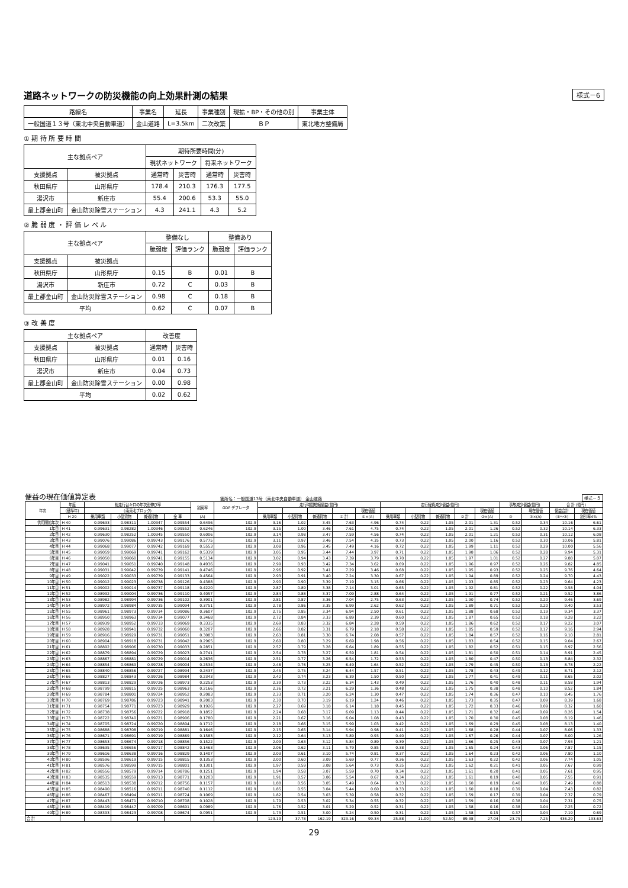様式－6
道路ネットワークの防災機能の向上効果計測の結果
| 路線名 | 事業名 | 延長 | 事業種別 | 現拡・BP・その他の別 | 事業主体 |
| --- | --- | --- | --- | --- | --- |
| 一般国道１３号（東北中央自動車道） | 金山道路 | L=3.5km | 二次改築 | ＢＰ | 東北地方整備局 |
① 期 待 所 要 時 間
| 主な拠点ペア | | 期待所要時間(分) | | | |
| --- | --- | --- | --- | --- | --- |
| | | 現状ネットワーク | | 将来ネットワーク | |
| 支援拠点 | 被災拠点 | 通常時 | 災害時 | 通常時 | 災害時 |
| 秋田県庁 | 山形県庁 | 178.4 | 210.3 | 176.3 | 177.5 |
| 湯沢市 | 新庄市 | 55.4 | 200.6 | 53.3 | 55.0 |
| 最上郡金山町 | 金山防災除雪ステーション | 4.3 | 241.1 | 4.3 | 5.2 |
② 脆 弱 度 ・ 評 価 レ ベ ル
| 主な拠点ペア | | 整備なし | | 整備あり | |
| --- | --- | --- | --- | --- | --- |
| | | 脆弱度 | 評価ランク | 脆弱度 | 評価ランク |
| 支援拠点 | 被災拠点 | | | | |
| 秋田県庁 | 山形県庁 | 0.15 | B | 0.01 | B |
| 湯沢市 | 新庄市 | 0.72 | C | 0.03 | B |
| 最上郡金山町 | 金山防災除雪ステーション | 0.98 | C | 0.18 | B |
| 平均 | | 0.62 | C | 0.07 | B |
③ 改 善 度
| 主な拠点ペア | | 改善度 | |
| --- | --- | --- | --- |
| 支援拠点 | 被災拠点 | 通常時 | 災害時 |
| 秋田県庁 | 山形県庁 | 0.01 | 0.16 |
| 湯沢市 | 新庄市 | 0.04 | 0.73 |
| 最上郡金山町 | 金山防災除雪ステーション | 0.00 | 0.98 |
| 平均 | | 0.02 | 0.62 |
便益の現在価値算定表
箇所名：一般国道13号（東北中央自動車道） 金山道路
様式－５
| 年次 | 年度 | 総走行台キロの年次別伸び率 | | | | 割戻率 | GDP デフレータ | 走行時間短縮便益(億円) | | | | | 走行経費減少便益(億円) | | | | | 事故減少便益(億円) | | 合 計 (億円) | |
| --- | --- | --- | --- | --- | --- | --- | --- | --- | --- | --- | --- | --- | --- | --- | --- | --- | --- | --- | --- | --- | --- |
| | (基準年) | (南東北ブロック) | | | | | | | | | | 現在価値 | | | | | 現在価値 | | 現在価値 | 便益合計 | 現在価値 |
| | H 29 | 乗用車類 | 小型貨物 | 普通貨物 | 全 車 | (A) | | 乗用車類 | 小型貨物 | 普通貨物 | ① 計 | ①×(A) | 乗用車類 | 小型貨物 | 普通貨物 | ② 計 | ②×(A) | ③ | ③×(A) | (①～③) | 割引率4% |
| 供用開始年次 | H 40 | 0.99633 | 0.98311 | 1.00347 | 0.99554 | 0.6496 | 102.9 | 3.16 | 1.02 | 3.45 | 7.63 | 4.96 | 0.74 | 0.22 | 1.05 | 2.01 | 1.31 | 0.52 | 0.34 | 10.16 | 6.61 |
| 1年目 | H 41 | 0.99631 | 0.98282 | 1.00346 | 0.99552 | 0.6246 | 102.9 | 3.15 | 1.00 | 3.46 | 7.61 | 4.75 | 0.74 | 0.22 | 1.05 | 2.01 | 1.26 | 0.52 | 0.32 | 10.14 | 6.33 |
| 2年目 | H 42 | 0.99630 | 0.98252 | 1.00345 | 0.99550 | 0.6006 | 102.9 | 3.14 | 0.98 | 3.47 | 7.59 | 4.56 | 0.74 | 0.22 | 1.05 | 2.01 | 1.21 | 0.52 | 0.31 | 10.12 | 6.08 |
| 3年目 | H 43 | 0.99076 | 0.99086 | 0.99743 | 0.99176 | 0.5775 | 102.9 | 3.11 | 0.97 | 3.46 | 7.54 | 4.35 | 0.73 | 0.22 | 1.05 | 2.00 | 1.16 | 0.52 | 0.30 | 10.06 | 5.81 |
| 4年目 | H 44 | 0.99068 | 0.99077 | 0.99742 | 0.99169 | 0.5553 | 102.9 | 3.08 | 0.96 | 3.45 | 7.49 | 4.16 | 0.72 | 0.22 | 1.05 | 1.99 | 1.11 | 0.52 | 0.29 | 10.00 | 5.56 |
| 5年目 | H 45 | 0.99059 | 0.99069 | 0.99741 | 0.99162 | 0.5339 | 102.9 | 3.05 | 0.95 | 3.44 | 7.44 | 3.97 | 0.71 | 0.22 | 1.05 | 1.98 | 1.06 | 0.52 | 0.28 | 9.94 | 5.31 |
| 6年目 | H 46 | 0.99050 | 0.99060 | 0.99741 | 0.99155 | 0.5134 | 102.9 | 3.02 | 0.94 | 3.43 | 7.39 | 3.79 | 0.70 | 0.22 | 1.05 | 1.97 | 1.01 | 0.52 | 0.27 | 9.88 | 5.07 |
| 7年目 | H 47 | 0.99041 | 0.99051 | 0.99740 | 0.99148 | 0.4936 | 102.9 | 2.99 | 0.93 | 3.42 | 7.34 | 3.62 | 0.69 | 0.22 | 1.05 | 1.96 | 0.97 | 0.52 | 0.26 | 9.82 | 4.85 |
| 8年目 | H 48 | 0.99031 | 0.99042 | 0.99739 | 0.99141 | 0.4746 | 102.9 | 2.96 | 0.92 | 3.41 | 7.29 | 3.46 | 0.68 | 0.22 | 1.05 | 1.95 | 0.93 | 0.52 | 0.25 | 9.76 | 4.64 |
| 9年目 | H 49 | 0.99022 | 0.99033 | 0.99739 | 0.99133 | 0.4564 | 102.9 | 2.93 | 0.91 | 3.40 | 7.24 | 3.30 | 0.67 | 0.22 | 1.05 | 1.94 | 0.89 | 0.52 | 0.24 | 9.70 | 4.43 |
| 10年目 | H 50 | 0.99012 | 0.99023 | 0.99738 | 0.99126 | 0.4388 | 102.9 | 2.90 | 0.90 | 3.39 | 7.19 | 3.15 | 0.66 | 0.22 | 1.05 | 1.93 | 0.85 | 0.52 | 0.23 | 9.64 | 4.23 |
| 11年目 | H 51 | 0.99002 | 0.99014 | 0.99737 | 0.99118 | 0.4220 | 102.9 | 2.87 | 0.89 | 3.38 | 7.14 | 3.01 | 0.65 | 0.22 | 1.05 | 1.92 | 0.81 | 0.52 | 0.22 | 9.58 | 4.04 |
| 12年目 | H 52 | 0.98992 | 0.99004 | 0.99736 | 0.99110 | 0.4057 | 102.9 | 2.84 | 0.88 | 3.37 | 7.09 | 2.88 | 0.64 | 0.22 | 1.05 | 1.91 | 0.77 | 0.52 | 0.21 | 9.52 | 3.86 |
| 13年目 | H 53 | 0.98982 | 0.98994 | 0.99736 | 0.99102 | 0.3901 | 102.9 | 2.81 | 0.87 | 3.36 | 7.04 | 2.75 | 0.63 | 0.22 | 1.05 | 1.90 | 0.74 | 0.52 | 0.20 | 9.46 | 3.69 |
| 14年目 | H 54 | 0.98972 | 0.98984 | 0.99735 | 0.99094 | 0.3751 | 102.9 | 2.78 | 0.86 | 3.35 | 6.99 | 2.62 | 0.62 | 0.22 | 1.05 | 1.89 | 0.71 | 0.52 | 0.20 | 9.40 | 3.53 |
| 15年目 | H 55 | 0.98961 | 0.98973 | 0.99734 | 0.99086 | 0.3607 | 102.9 | 2.75 | 0.85 | 3.34 | 6.94 | 2.50 | 0.61 | 0.22 | 1.05 | 1.88 | 0.68 | 0.52 | 0.19 | 9.34 | 3.37 |
| 16年目 | H 56 | 0.98950 | 0.98963 | 0.99734 | 0.99077 | 0.3468 | 102.9 | 2.72 | 0.84 | 3.33 | 6.89 | 2.39 | 0.60 | 0.22 | 1.05 | 1.87 | 0.65 | 0.52 | 0.18 | 9.28 | 3.22 |
| 17年目 | H 57 | 0.98939 | 0.98952 | 0.99733 | 0.99069 | 0.3335 | 102.9 | 2.69 | 0.83 | 3.32 | 6.84 | 2.28 | 0.59 | 0.22 | 1.05 | 1.86 | 0.62 | 0.52 | 0.17 | 9.22 | 3.07 |
| 18年目 | H 58 | 0.98928 | 0.98941 | 0.99732 | 0.99060 | 0.3207 | 102.9 | 2.66 | 0.82 | 3.31 | 6.79 | 2.18 | 0.58 | 0.22 | 1.05 | 1.85 | 0.59 | 0.52 | 0.17 | 9.16 | 2.94 |
| 19年目 | H 59 | 0.98916 | 0.98929 | 0.99731 | 0.99051 | 0.3083 | 102.9 | 2.63 | 0.81 | 3.30 | 6.74 | 2.08 | 0.57 | 0.22 | 1.05 | 1.84 | 0.57 | 0.52 | 0.16 | 9.10 | 2.81 |
| 20年目 | H 60 | 0.98904 | 0.98918 | 0.99731 | 0.99042 | 0.2965 | 102.9 | 2.60 | 0.80 | 3.29 | 6.69 | 1.98 | 0.56 | 0.22 | 1.05 | 1.83 | 0.54 | 0.52 | 0.15 | 9.04 | 2.67 |
| 21年目 | H 61 | 0.98892 | 0.98906 | 0.99730 | 0.99033 | 0.2851 | 102.9 | 2.57 | 0.79 | 3.28 | 6.64 | 1.89 | 0.55 | 0.22 | 1.05 | 1.82 | 0.52 | 0.51 | 0.15 | 8.97 | 2.56 |
| 22年目 | H 62 | 0.98879 | 0.98894 | 0.99729 | 0.99023 | 0.2741 | 102.9 | 2.54 | 0.78 | 3.27 | 6.59 | 1.81 | 0.54 | 0.22 | 1.05 | 1.81 | 0.50 | 0.51 | 0.14 | 8.91 | 2.45 |
| 23年目 | H 63 | 0.98867 | 0.98881 | 0.99729 | 0.99014 | 0.2636 | 102.9 | 2.51 | 0.77 | 3.26 | 6.54 | 1.72 | 0.53 | 0.22 | 1.05 | 1.80 | 0.47 | 0.50 | 0.13 | 8.84 | 2.32 |
| 24年目 | H 64 | 0.98854 | 0.98869 | 0.99728 | 0.99004 | 0.2534 | 102.9 | 2.48 | 0.76 | 3.25 | 6.49 | 1.64 | 0.52 | 0.22 | 1.05 | 1.79 | 0.45 | 0.50 | 0.13 | 8.78 | 2.22 |
| 25年目 | H 65 | 0.98840 | 0.98856 | 0.99727 | 0.98994 | 0.2437 | 102.9 | 2.45 | 0.75 | 3.24 | 6.44 | 1.57 | 0.51 | 0.22 | 1.05 | 1.78 | 0.43 | 0.49 | 0.12 | 8.71 | 2.12 |
| 26年目 | H 66 | 0.98827 | 0.98843 | 0.99726 | 0.98984 | 0.2343 | 102.9 | 2.42 | 0.74 | 3.23 | 6.39 | 1.50 | 0.50 | 0.22 | 1.05 | 1.77 | 0.41 | 0.49 | 0.11 | 8.65 | 2.02 |
| 27年目 | H 67 | 0.98813 | 0.98829 | 0.99726 | 0.98973 | 0.2253 | 102.9 | 2.39 | 0.73 | 3.22 | 6.34 | 1.43 | 0.49 | 0.22 | 1.05 | 1.76 | 0.40 | 0.48 | 0.11 | 8.58 | 1.94 |
| 28年目 | H 68 | 0.98799 | 0.98815 | 0.99725 | 0.98963 | 0.2166 | 102.9 | 2.36 | 0.72 | 3.21 | 6.29 | 1.36 | 0.48 | 0.22 | 1.05 | 1.75 | 0.38 | 0.48 | 0.10 | 8.52 | 1.84 |
| 29年目 | H 69 | 0.98784 | 0.98801 | 0.99724 | 0.98952 | 0.2083 | 102.9 | 2.33 | 0.71 | 3.20 | 6.24 | 1.30 | 0.47 | 0.22 | 1.05 | 1.74 | 0.36 | 0.47 | 0.10 | 8.45 | 1.76 |
| 30年目 | H 70 | 0.98769 | 0.98786 | 0.99723 | 0.98941 | 0.2003 | 102.9 | 2.30 | 0.70 | 3.19 | 6.19 | 1.24 | 0.46 | 0.22 | 1.05 | 1.73 | 0.35 | 0.47 | 0.09 | 8.39 | 1.68 |
| 31年目 | H 71 | 0.98754 | 0.98771 | 0.99723 | 0.98929 | 0.1926 | 102.9 | 2.27 | 0.69 | 3.18 | 6.14 | 1.18 | 0.45 | 0.22 | 1.05 | 1.72 | 0.33 | 0.46 | 0.09 | 8.32 | 1.60 |
| 32年目 | H 72 | 0.98738 | 0.98756 | 0.99722 | 0.98918 | 0.1852 | 102.9 | 2.24 | 0.68 | 3.17 | 6.09 | 1.13 | 0.44 | 0.22 | 1.05 | 1.71 | 0.32 | 0.46 | 0.09 | 8.26 | 1.54 |
| 33年目 | H 73 | 0.98722 | 0.98740 | 0.99721 | 0.98906 | 0.1780 | 102.9 | 2.21 | 0.67 | 3.16 | 6.04 | 1.08 | 0.43 | 0.22 | 1.05 | 1.70 | 0.30 | 0.45 | 0.08 | 8.19 | 1.46 |
| 34年目 | H 74 | 0.98705 | 0.98724 | 0.99720 | 0.98894 | 0.1712 | 102.9 | 2.18 | 0.66 | 3.15 | 5.99 | 1.03 | 0.42 | 0.22 | 1.05 | 1.69 | 0.29 | 0.45 | 0.08 | 8.13 | 1.40 |
| 35年目 | H 75 | 0.98688 | 0.98708 | 0.99719 | 0.98881 | 0.1646 | 102.9 | 2.15 | 0.65 | 3.14 | 5.94 | 0.98 | 0.41 | 0.22 | 1.05 | 1.68 | 0.28 | 0.44 | 0.07 | 8.06 | 1.33 |
| 36年目 | H 76 | 0.98671 | 0.98691 | 0.99719 | 0.98869 | 0.1583 | 102.9 | 2.12 | 0.64 | 3.13 | 5.89 | 0.93 | 0.40 | 0.22 | 1.05 | 1.67 | 0.26 | 0.44 | 0.07 | 8.00 | 1.26 |
| 37年目 | H 77 | 0.98653 | 0.98674 | 0.99718 | 0.98856 | 0.1522 | 102.9 | 2.09 | 0.63 | 3.12 | 5.84 | 0.89 | 0.39 | 0.22 | 1.05 | 1.66 | 0.25 | 0.43 | 0.07 | 7.93 | 1.21 |
| 38年目 | H 78 | 0.98635 | 0.98656 | 0.99717 | 0.98842 | 0.1463 | 102.9 | 2.06 | 0.62 | 3.11 | 5.79 | 0.85 | 0.38 | 0.22 | 1.05 | 1.65 | 0.24 | 0.43 | 0.06 | 7.87 | 1.15 |
| 39年目 | H 79 | 0.98616 | 0.98638 | 0.99716 | 0.98829 | 0.1407 | 102.9 | 2.03 | 0.61 | 3.10 | 5.74 | 0.81 | 0.37 | 0.22 | 1.05 | 1.64 | 0.23 | 0.42 | 0.06 | 7.80 | 1.10 |
| 40年目 | H 80 | 0.98596 | 0.98619 | 0.99715 | 0.98815 | 0.1353 | 102.9 | 2.00 | 0.60 | 3.09 | 5.69 | 0.77 | 0.36 | 0.22 | 1.05 | 1.63 | 0.22 | 0.42 | 0.06 | 7.74 | 1.05 |
| 41年目 | H 81 | 0.98576 | 0.98599 | 0.99715 | 0.98801 | 0.1301 | 102.9 | 1.97 | 0.59 | 3.08 | 5.64 | 0.73 | 0.35 | 0.22 | 1.05 | 1.62 | 0.21 | 0.41 | 0.05 | 7.67 | 0.99 |
| 42年目 | H 82 | 0.98556 | 0.98579 | 0.99714 | 0.98786 | 0.1251 | 102.9 | 1.94 | 0.58 | 3.07 | 5.59 | 0.70 | 0.34 | 0.22 | 1.05 | 1.61 | 0.20 | 0.41 | 0.05 | 7.61 | 0.95 |
| 43年目 | H 83 | 0.98535 | 0.98559 | 0.99713 | 0.98771 | 0.1203 | 102.9 | 1.91 | 0.57 | 3.06 | 5.54 | 0.67 | 0.34 | 0.22 | 1.05 | 1.61 | 0.19 | 0.40 | 0.05 | 7.55 | 0.91 |
| 44年目 | H 84 | 0.98513 | 0.98538 | 0.99712 | 0.98756 | 0.1157 | 102.9 | 1.88 | 0.56 | 3.05 | 5.49 | 0.64 | 0.33 | 0.22 | 1.05 | 1.60 | 0.19 | 0.40 | 0.05 | 7.49 | 0.88 |
| 45年目 | H 85 | 0.98490 | 0.98516 | 0.99711 | 0.98740 | 0.1112 | 102.9 | 1.85 | 0.55 | 3.04 | 5.44 | 0.60 | 0.33 | 0.22 | 1.05 | 1.60 | 0.18 | 0.39 | 0.04 | 7.43 | 0.82 |
| 46年目 | H 86 | 0.98467 | 0.98494 | 0.99711 | 0.98724 | 0.1069 | 102.9 | 1.82 | 0.54 | 3.03 | 5.39 | 0.58 | 0.32 | 0.22 | 1.05 | 1.59 | 0.17 | 0.39 | 0.04 | 7.37 | 0.79 |
| 47年目 | H 87 | 0.98443 | 0.98471 | 0.99710 | 0.98708 | 0.1028 | 102.9 | 1.79 | 0.53 | 3.02 | 5.34 | 0.55 | 0.32 | 0.22 | 1.05 | 1.59 | 0.16 | 0.38 | 0.04 | 7.31 | 0.75 |
| 48年目 | H 88 | 0.98419 | 0.98447 | 0.99709 | 0.98691 | 0.0989 | 102.9 | 1.76 | 0.52 | 3.01 | 5.29 | 0.52 | 0.31 | 0.22 | 1.05 | 1.58 | 0.16 | 0.38 | 0.04 | 7.25 | 0.72 |
| 49年目 | H 89 | 0.98393 | 0.98423 | 0.99708 | 0.98674 | 0.0951 | 102.9 | 1.73 | 0.51 | 3.00 | 5.24 | 0.50 | 0.31 | 0.22 | 1.05 | 1.58 | 0.15 | 0.37 | 0.04 | 7.19 | 0.69 |
| 合 計 | | | | | | | | 123.19 | 37.78 | 162.19 | 323.16 | 99.34 | 25.88 | 11.00 | 52.50 | 89.38 | 27.04 | 23.75 | 7.25 | 436.29 | 133.63 |
29